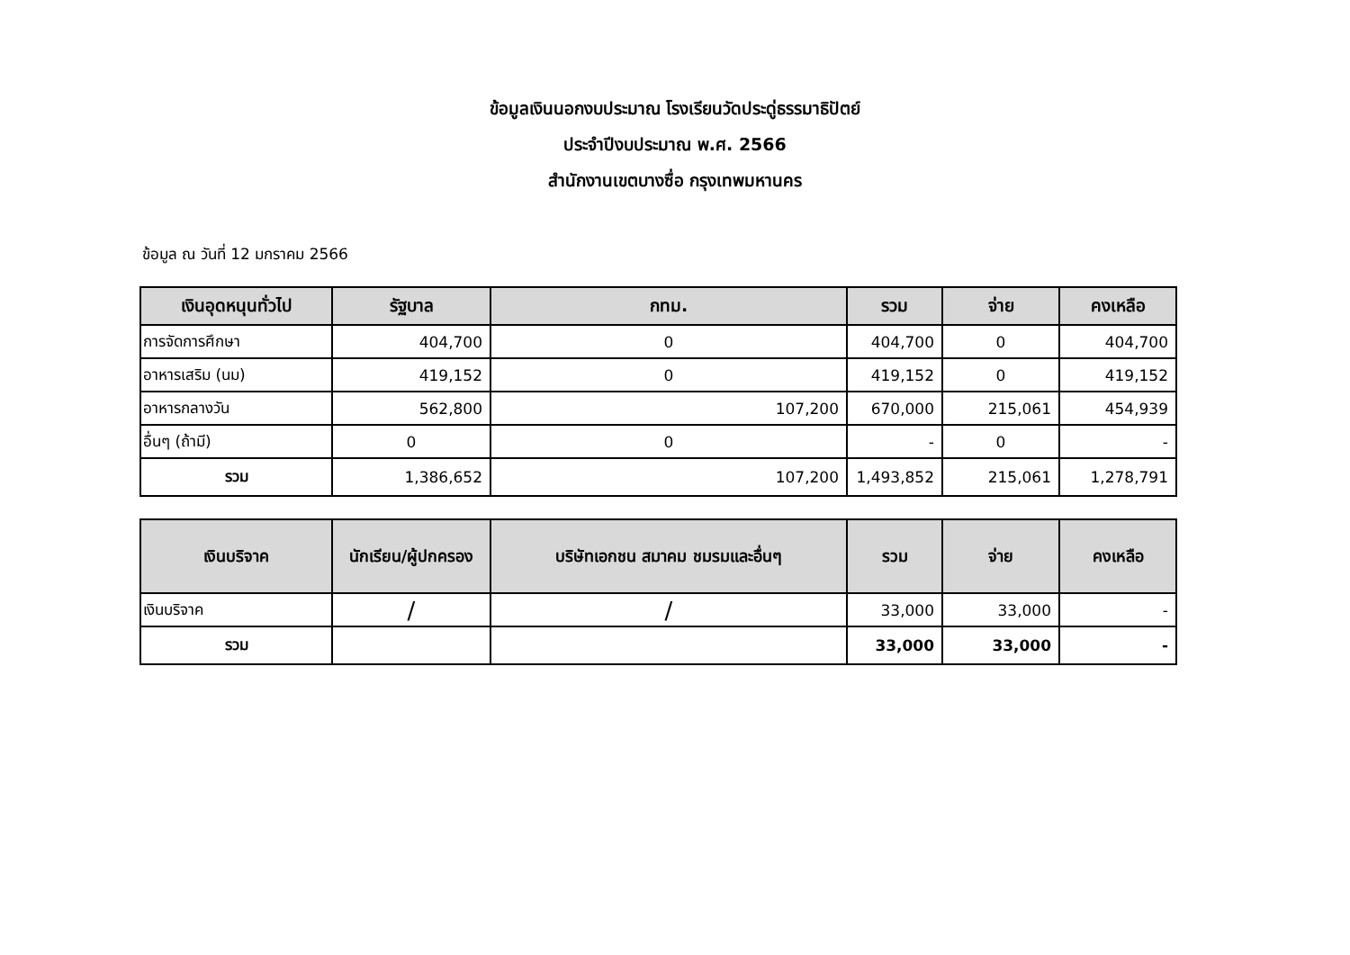ข้อมูลเงินนอกงบประมาณ โรงเรียนวัดประดู่ธรรมาธิปัตย์
ประจำปีงบประมาณ พ.ศ. 2566
สำนักงานเขตบางซื่อ กรุงเทพมหานคร
ข้อมูล ณ วันที่ 12 มกราคม 2566
| เงินอุดหนุนทั่วไป | รัฐบาล | กทม. | รวม | จ่าย | คงเหลือ |
| --- | --- | --- | --- | --- | --- |
| การจัดการศึกษา | 404,700 | 0 | 404,700 | 0 | 404,700 |
| อาหารเสริม (นม) | 419,152 | 0 | 419,152 | 0 | 419,152 |
| อาหารกลางวัน | 562,800 | 107,200 | 670,000 | 215,061 | 454,939 |
| อื่นๆ (ถ้ามี) | 0 | 0 | - | 0 | - |
| รวม | 1,386,652 | 107,200 | 1,493,852 | 215,061 | 1,278,791 |
| เงินบริจาค | นักเรียน/ผู้ปกครอง | บริษัทเอกชน สมาคม ชมรมและอื่นๆ | รวม | จ่าย | คงเหลือ |
| --- | --- | --- | --- | --- | --- |
| เงินบริจาค | / | / | 33,000 | 33,000 | - |
| รวม | | | 33,000 | 33,000 | - |